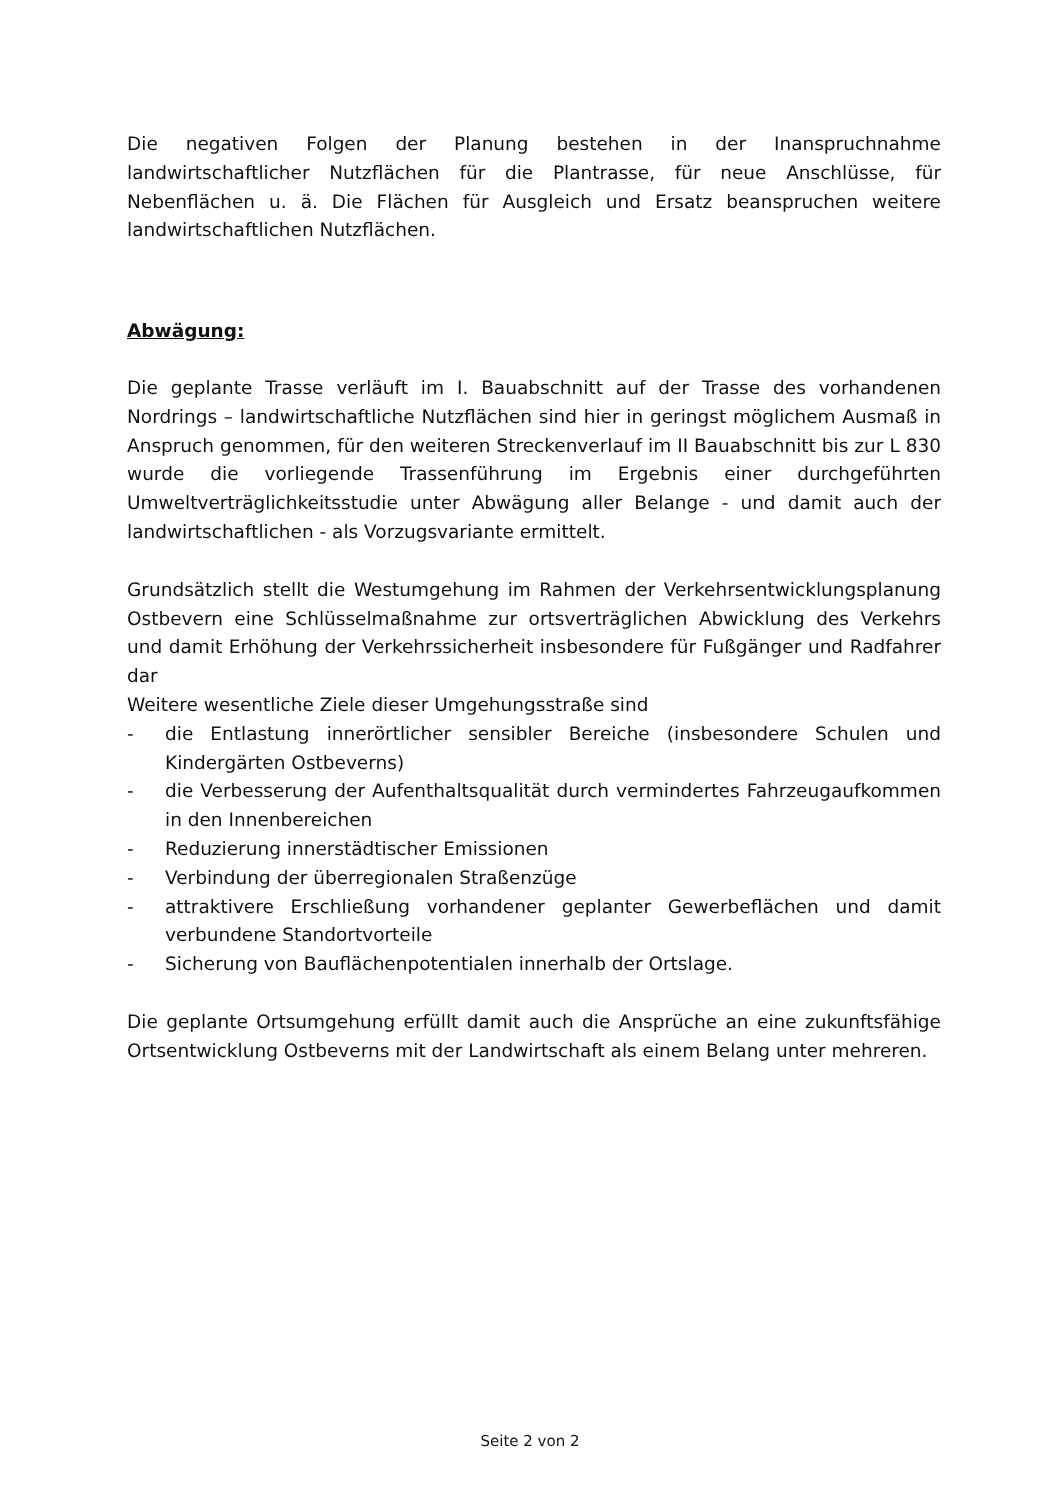Die negativen Folgen der Planung bestehen in der Inanspruchnahme landwirtschaftlicher Nutzflächen für die Plantrasse, für neue Anschlüsse, für Nebenflächen u. ä. Die Flächen für Ausgleich und Ersatz beanspruchen weitere landwirtschaftlichen Nutzflächen.
Abwägung:
Die geplante Trasse verläuft im I. Bauabschnitt auf der Trasse des vorhandenen Nordrings – landwirtschaftliche Nutzflächen sind hier in geringst möglichem Ausmaß in Anspruch genommen, für den weiteren Streckenverlauf im II Bauabschnitt bis zur L 830 wurde die vorliegende Trassenführung im Ergebnis einer durchgeführten Umweltverträglichkeitsstudie unter Abwägung aller Belange - und damit auch der landwirtschaftlichen - als Vorzugsvariante ermittelt.
Grundsätzlich stellt die Westumgehung im Rahmen der Verkehrsentwicklungsplanung Ostbevern eine Schlüsselmaßnahme zur ortsverträglichen Abwicklung des Verkehrs und damit Erhöhung der Verkehrssicherheit insbesondere für Fußgänger und Radfahrer dar
Weitere wesentliche Ziele dieser Umgehungsstraße sind
- die Entlastung innerörtlicher sensibler Bereiche (insbesondere Schulen und Kindergärten Ostbeverns)
- die Verbesserung der Aufenthaltsqualität durch vermindertes Fahrzeugaufkommen in den Innenbereichen
- Reduzierung innerstädtischer Emissionen
- Verbindung der überregionalen Straßenzüge
- attraktivere Erschließung vorhandener geplanter Gewerbeflächen und damit verbundene Standortvorteile
- Sicherung von Bauflächenpotentialen innerhalb der Ortslage.
Die geplante Ortsumgehung erfüllt damit auch die Ansprüche an eine zukunftsfähige Ortsentwicklung Ostbeverns mit der Landwirtschaft als einem Belang unter mehreren.
Seite 2 von 2